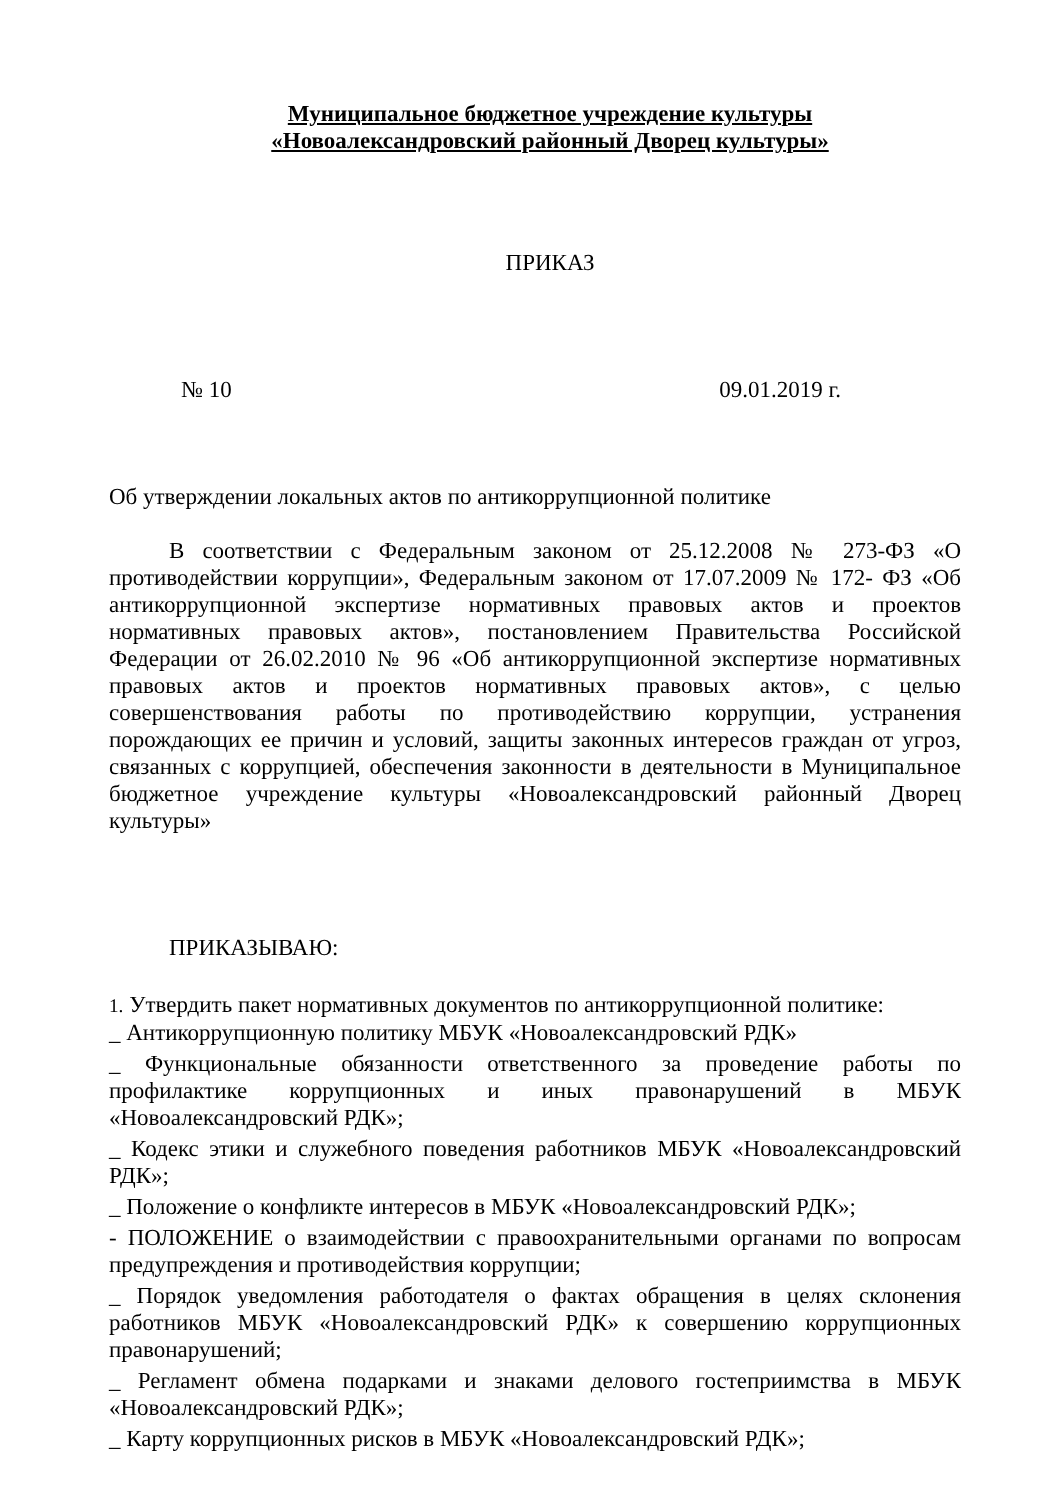Муниципальное бюджетное учреждение культуры
«Новоалександровский районный Дворец культуры»
ПРИКАЗ
№ 10 09.01.2019 г.
Об утверждении локальных актов по антикоррупционной политике
В соответствии с Федеральным законом от 25.12.2008 № 273-ФЗ «О противодействии коррупции», Федеральным законом от 17.07.2009 № 172- ФЗ «Об антикоррупционной экспертизе нормативных правовых актов и проектов нормативных правовых актов», постановлением Правительства Российской Федерации от 26.02.2010 № 96 «Об антикоррупционной экспертизе нормативных правовых актов и проектов нормативных правовых актов», с целью совершенствования работы по противодействию коррупции, устранения порождающих ее причин и условий, защиты законных интересов граждан от угроз, связанных с коррупцией, обеспечения законности в деятельности в Муниципальное бюджетное учреждение культуры «Новоалександровский районный Дворец культуры»
ПРИКАЗЫВАЮ:
1. Утвердить пакет нормативных документов по антикоррупционной политике:
_ Антикоррупционную политику МБУК «Новоалександровский РДК»
_ Функциональные обязанности ответственного за проведение работы по профилактике коррупционных и иных правонарушений в МБУК «Новоалександровский РДК»;
_ Кодекс этики и служебного поведения работников МБУК «Новоалександровский РДК»;
_ Положение о конфликте интересов в МБУК «Новоалександровский РДК»;
- ПОЛОЖЕНИЕ о взаимодействии с правоохранительными органами по вопросам предупреждения и противодействия коррупции;
_ Порядок уведомления работодателя о фактах обращения в целях склонения работников МБУК «Новоалександровский РДК» к совершению коррупционных правонарушений;
_ Регламент обмена подарками и знаками делового гостеприимства в МБУК «Новоалександровский РДК»;
_ Карту коррупционных рисков в МБУК «Новоалександровский РДК»;